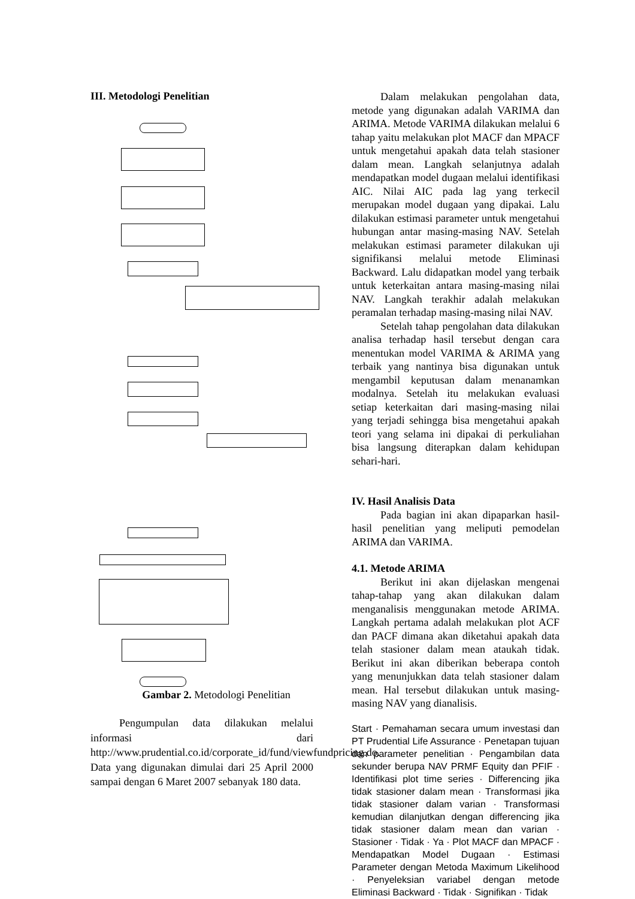III. Metodologi Penelitian
Gambar 2. Metodologi Penelitian
Pengumpulan data dilakukan melalui informasi dari http://www.prudential.co.id/corporate_id/fund/viewfundpricing.do. Data yang digunakan dimulai dari 25 April 2000 sampai dengan 6 Maret 2007 sebanyak 180 data.
Dalam melakukan pengolahan data, metode yang digunakan adalah VARIMA dan ARIMA. Metode VARIMA dilakukan melalui 6 tahap yaitu melakukan plot MACF dan MPACF untuk mengetahui apakah data telah stasioner dalam mean. Langkah selanjutnya adalah mendapatkan model dugaan melalui identifikasi AIC. Nilai AIC pada lag yang terkecil merupakan model dugaan yang dipakai. Lalu dilakukan estimasi parameter untuk mengetahui hubungan antar masing-masing NAV. Setelah melakukan estimasi parameter dilakukan uji signifikansi melalui metode Eliminasi Backward. Lalu didapatkan model yang terbaik untuk keterkaitan antara masing-masing nilai NAV. Langkah terakhir adalah melakukan peramalan terhadap masing-masing nilai NAV.
Setelah tahap pengolahan data dilakukan analisa terhadap hasil tersebut dengan cara menentukan model VARIMA & ARIMA yang terbaik yang nantinya bisa digunakan untuk mengambil keputusan dalam menanamkan modalnya. Setelah itu melakukan evaluasi setiap keterkaitan dari masing-masing nilai yang terjadi sehingga bisa mengetahui apakah teori yang selama ini dipakai di perkuliahan bisa langsung diterapkan dalam kehidupan sehari-hari.
IV. Hasil Analisis Data
Pada bagian ini akan dipaparkan hasil-hasil penelitian yang meliputi pemodelan ARIMA dan VARIMA.
4.1. Metode ARIMA
Berikut ini akan dijelaskan mengenai tahap-tahap yang akan dilakukan dalam menganalisis menggunakan metode ARIMA. Langkah pertama adalah melakukan plot ACF dan PACF dimana akan diketahui apakah data telah stasioner dalam mean ataukah tidak. Berikut ini akan diberikan beberapa contoh yang menunjukkan data telah stasioner dalam mean. Hal tersebut dilakukan untuk masing-masing NAV yang dianalisis.
Start · Pemahaman secara umum investasi dan PT Prudential Life Assurance · Penetapan tujuan dan parameter penelitian · Pengambilan data sekunder berupa NAV PRMF Equity dan PFIF · Identifikasi plot time series · Differencing jika tidak stasioner dalam mean · Transformasi jika tidak stasioner dalam varian · Transformasi kemudian dilanjutkan dengan differencing jika tidak stasioner dalam mean dan varian · Stasioner · Tidak · Ya · Plot MACF dan MPACF · Mendapatkan Model Dugaan · Estimasi Parameter dengan Metoda Maximum Likelihood · Penyeleksian variabel dengan metode Eliminasi Backward · Tidak · Signifikan · Tidak